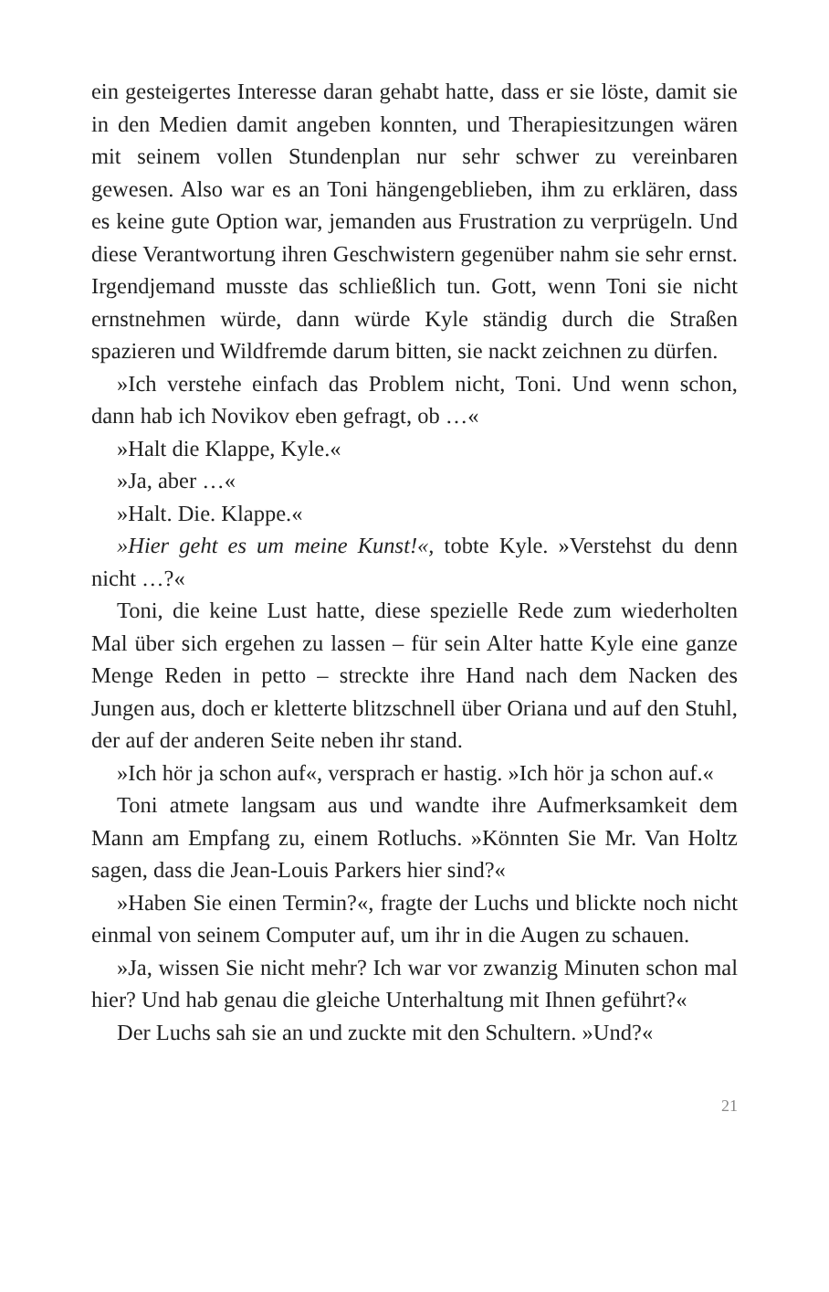ein gesteigertes Interesse daran gehabt hatte, dass er sie löste, damit sie in den Medien damit angeben konnten, und Therapiesitzungen wären mit seinem vollen Stundenplan nur sehr schwer zu vereinbaren gewesen. Also war es an Toni hängengeblieben, ihm zu erklären, dass es keine gute Option war, jemanden aus Frustration zu verprügeln. Und diese Verantwortung ihren Geschwistern gegenüber nahm sie sehr ernst. Irgendjemand musste das schließlich tun. Gott, wenn Toni sie nicht ernstnehmen würde, dann würde Kyle ständig durch die Straßen spazieren und Wildfremde darum bitten, sie nackt zeichnen zu dürfen.
»Ich verstehe einfach das Problem nicht, Toni. Und wenn schon, dann hab ich Novikov eben gefragt, ob …«
»Halt die Klappe, Kyle.«
»Ja, aber …«
»Halt. Die. Klappe.«
»Hier geht es um meine Kunst!«, tobte Kyle. »Verstehst du denn nicht …?«
Toni, die keine Lust hatte, diese spezielle Rede zum wiederholten Mal über sich ergehen zu lassen – für sein Alter hatte Kyle eine ganze Menge Reden in petto – streckte ihre Hand nach dem Nacken des Jungen aus, doch er kletterte blitzschnell über Oriana und auf den Stuhl, der auf der anderen Seite neben ihr stand.
»Ich hör ja schon auf«, versprach er hastig. »Ich hör ja schon auf.«
Toni atmete langsam aus und wandte ihre Aufmerksamkeit dem Mann am Empfang zu, einem Rotluchs. »Könnten Sie Mr. Van Holtz sagen, dass die Jean-Louis Parkers hier sind?«
»Haben Sie einen Termin?«, fragte der Luchs und blickte noch nicht einmal von seinem Computer auf, um ihr in die Augen zu schauen.
»Ja, wissen Sie nicht mehr? Ich war vor zwanzig Minuten schon mal hier? Und hab genau die gleiche Unterhaltung mit Ihnen geführt?«
Der Luchs sah sie an und zuckte mit den Schultern. »Und?«
21